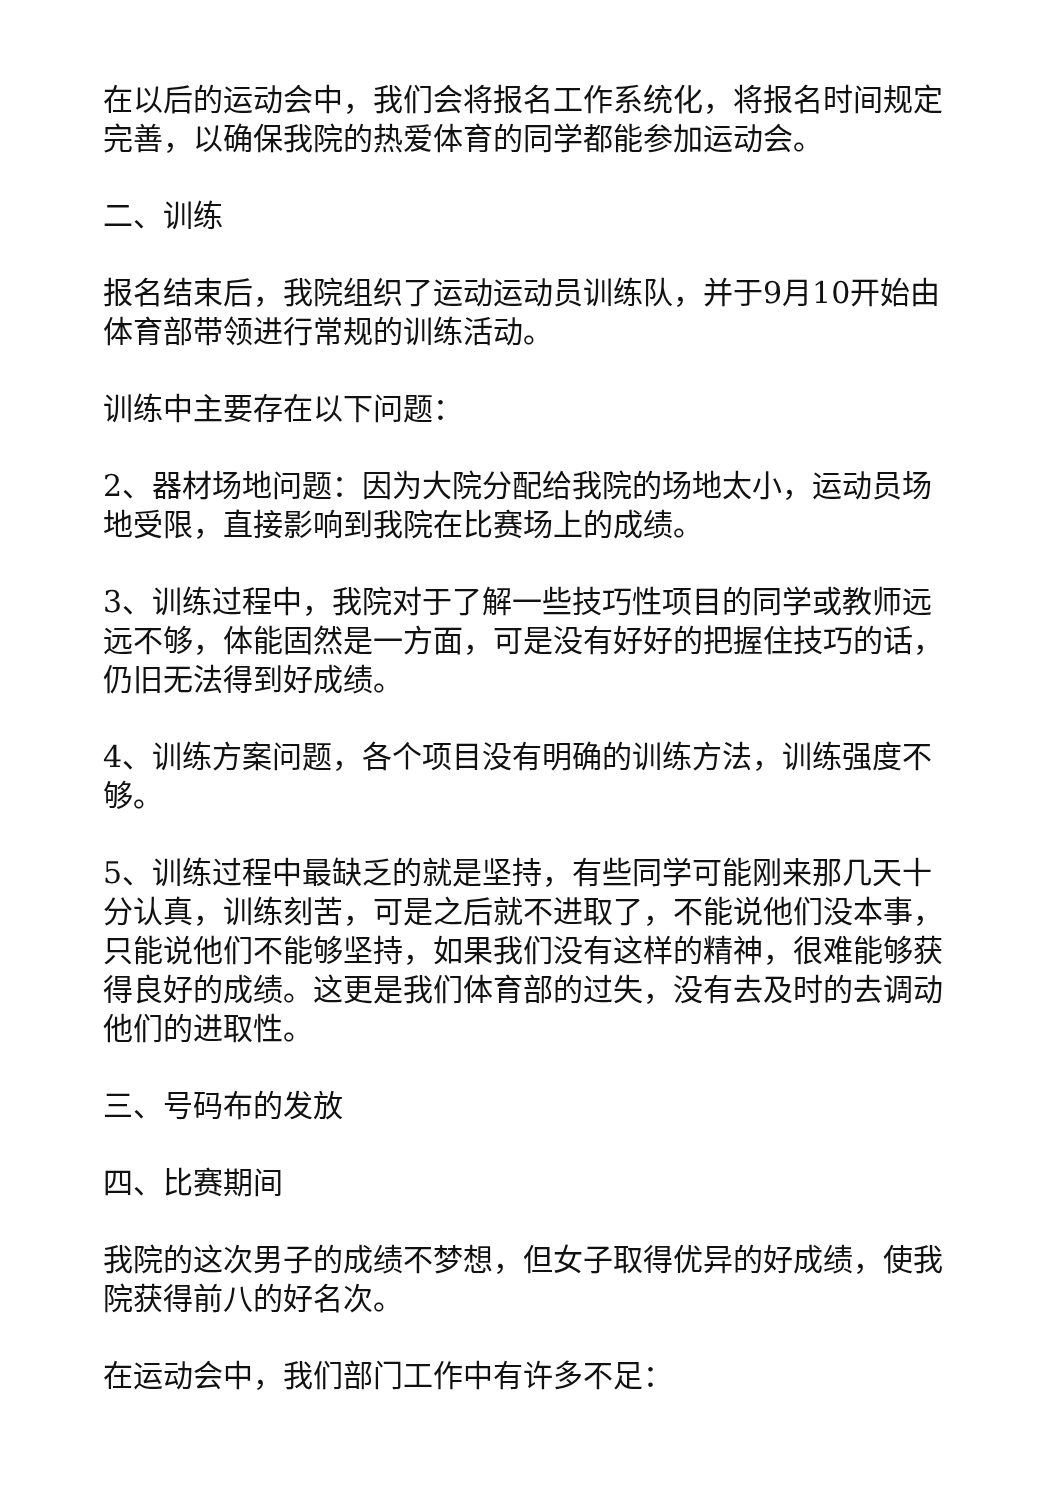在以后的运动会中，我们会将报名工作系统化，将报名时间规定完善，以确保我院的热爱体育的同学都能参加运动会。
二、训练
报名结束后，我院组织了运动运动员训练队，并于9月10开始由体育部带领进行常规的训练活动。
训练中主要存在以下问题：
2、器材场地问题：因为大院分配给我院的场地太小，运动员场地受限，直接影响到我院在比赛场上的成绩。
3、训练过程中，我院对于了解一些技巧性项目的同学或教师远远不够，体能固然是一方面，可是没有好好的把握住技巧的话，仍旧无法得到好成绩。
4、训练方案问题，各个项目没有明确的训练方法，训练强度不够。
5、训练过程中最缺乏的就是坚持，有些同学可能刚来那几天十分认真，训练刻苦，可是之后就不进取了，不能说他们没本事，只能说他们不能够坚持，如果我们没有这样的精神，很难能够获得良好的成绩。这更是我们体育部的过失，没有去及时的去调动他们的进取性。
三、号码布的发放
四、比赛期间
我院的这次男子的成绩不梦想，但女子取得优异的好成绩，使我院获得前八的好名次。
在运动会中，我们部门工作中有许多不足：